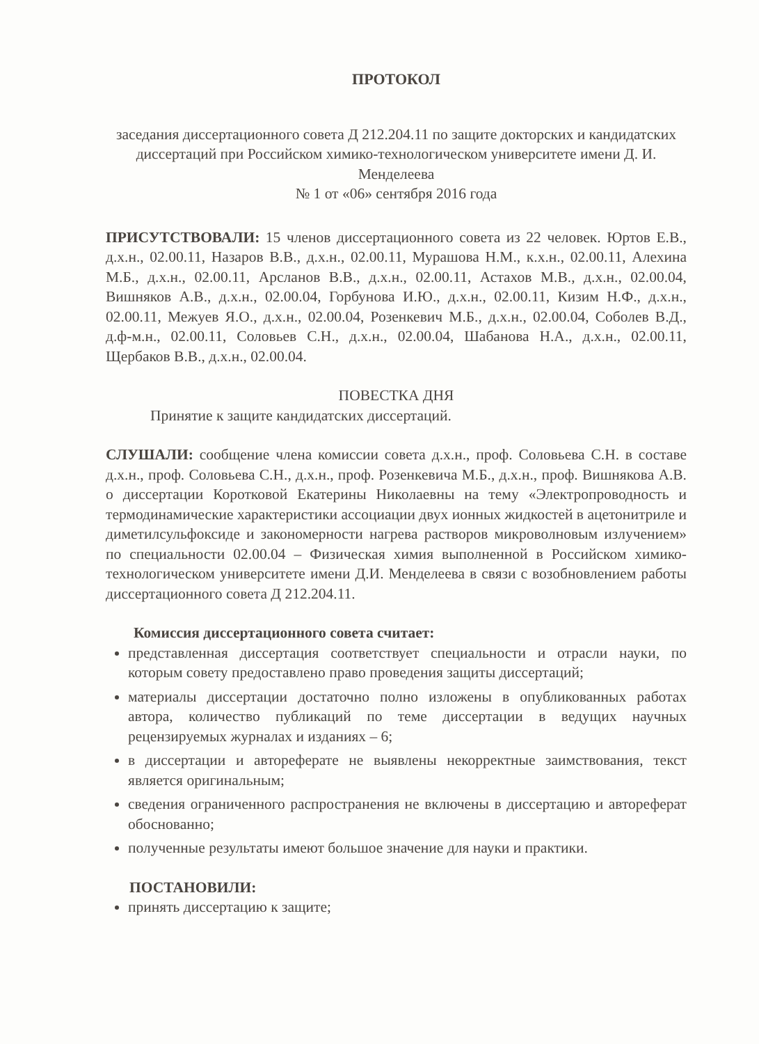ПРОТОКОЛ
заседания диссертационного совета Д 212.204.11 по защите докторских и кандидатских диссертаций при Российском химико-технологическом университете имени Д. И. Менделеева
№ 1 от «06» сентября 2016 года
ПРИСУТСТВОВАЛИ: 15 членов диссертационного совета из 22 человек. Юртов Е.В., д.х.н., 02.00.11, Назаров В.В., д.х.н., 02.00.11, Мурашова Н.М., к.х.н., 02.00.11, Алехина М.Б., д.х.н., 02.00.11, Арсланов В.В., д.х.н., 02.00.11, Астахов М.В., д.х.н., 02.00.04, Вишняков А.В., д.х.н., 02.00.04, Горбунова И.Ю., д.х.н., 02.00.11, Кизим Н.Ф., д.х.н., 02.00.11, Межуев Я.О., д.х.н., 02.00.04, Розенкевич М.Б., д.х.н., 02.00.04, Соболев В.Д., д.ф-м.н., 02.00.11, Соловьев С.Н., д.х.н., 02.00.04, Шабанова Н.А., д.х.н., 02.00.11, Щербаков В.В., д.х.н., 02.00.04.
ПОВЕСТКА ДНЯ
Принятие к защите кандидатских диссертаций.
СЛУШАЛИ: сообщение члена комиссии совета д.х.н., проф. Соловьева С.Н. в составе д.х.н., проф. Соловьева С.Н., д.х.н., проф. Розенкевича М.Б., д.х.н., проф. Вишнякова А.В. о диссертации Коротковой Екатерины Николаевны на тему «Электропроводность и термодинамические характеристики ассоциации двух ионных жидкостей в ацетонитриле и диметилсульфоксиде и закономерности нагрева растворов микроволновым излучением» по специальности 02.00.04 – Физическая химия выполненной в Российском химико-технологическом университете имени Д.И. Менделеева в связи с возобновлением работы диссертационного совета Д 212.204.11.
Комиссия диссертационного совета считает:
представленная диссертация соответствует специальности и отрасли науки, по которым совету предоставлено право проведения защиты диссертаций;
материалы диссертации достаточно полно изложены в опубликованных работах автора, количество публикаций по теме диссертации в ведущих научных рецензируемых журналах и изданиях – 6;
в диссертации и автореферате не выявлены некорректные заимствования, текст является оригинальным;
сведения ограниченного распространения не включены в диссертацию и автореферат обоснованно;
полученные результаты имеют большое значение для науки и практики.
ПОСТАНОВИЛИ:
принять диссертацию к защите;